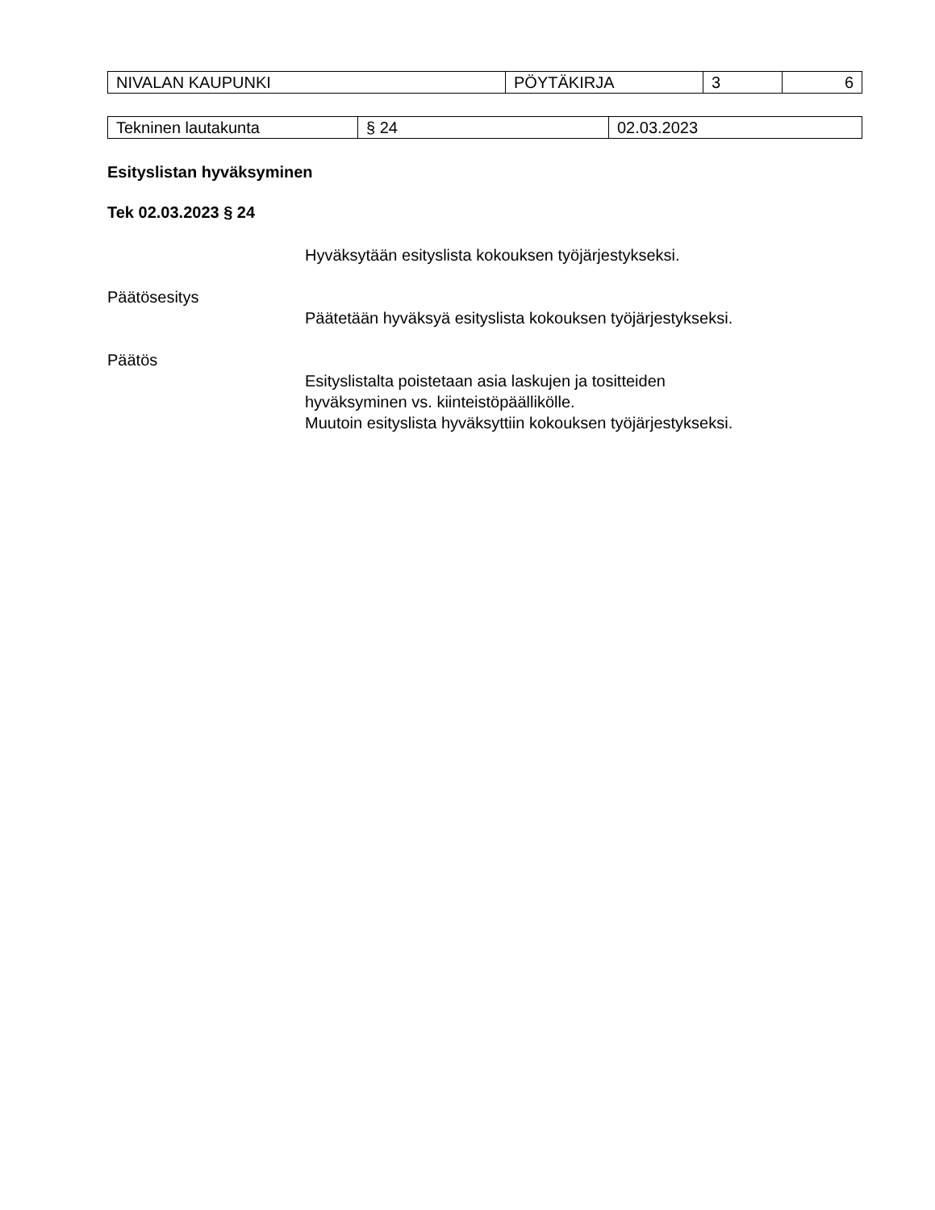| NIVALAN KAUPUNKI | PÖYTÄKIRJA | 3 | 6 |
| Tekninen lautakunta | § 24 | 02.03.2023 |
Esityslistan hyväksyminen
Tek 02.03.2023 § 24
Hyväksytään esityslista kokouksen työjärjestykseksi.
Päätösesitys
Päätetään hyväksyä esityslista kokouksen työjärjestykseksi.
Päätös
Esityslistalta poistetaan asia laskujen ja tositteiden
hyväksyminen vs. kiinteistöpäällikölle.
Muutoin esityslista hyväksyttiin kokouksen työjärjestykseksi.